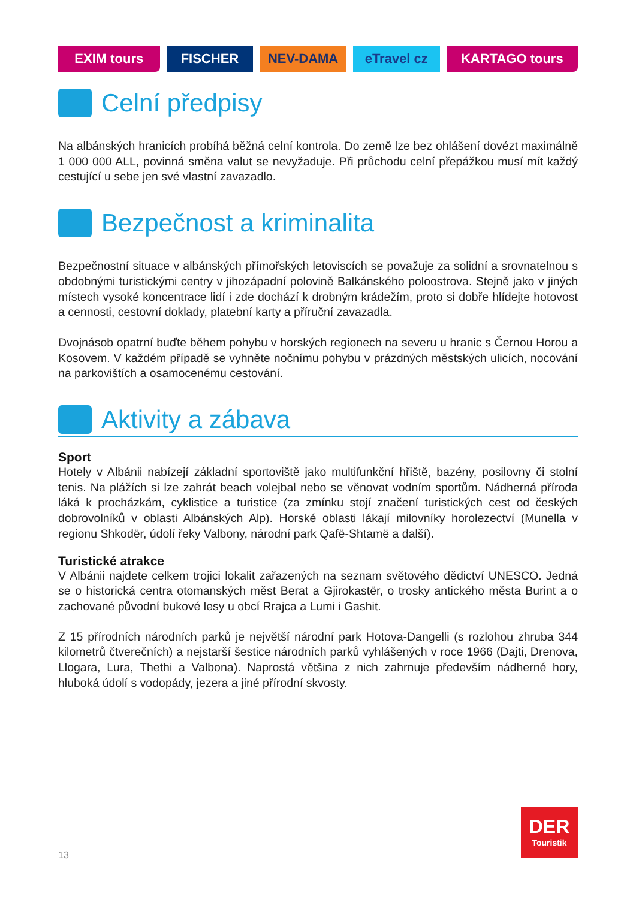EXIM tours FISCHER NEV-DAMA eTravel cz KARTAGO tours
Celní předpisy
Na albánských hranicích probíhá běžná celní kontrola. Do země lze bez ohlášení dovézt maximálně 1 000 000 ALL, povinná směna valut se nevyžaduje. Při průchodu celní přepážkou musí mít každý cestující u sebe jen své vlastní zavazadlo.
Bezpečnost a kriminalita
Bezpečnostní situace v albánských přímořských letoviscích se považuje za solidní a srovnatelnou s obdobnými turistickými centry v jihozápadní polovině Balkánského poloostrova. Stejně jako v jiných místech vysoké koncentrace lidí i zde dochází k drobným krádežím, proto si dobře hlídejte hotovost a cennosti, cestovní doklady, platební karty a příruční zavazadla.
Dvojnásob opatrní buďte během pohybu v horských regionech na severu u hranic s Černou Horou a Kosovem. V každém případě se vyhněte nočnímu pohybu v prázdných městských ulicích, nocování na parkovištích a osamocenému cestování.
Aktivity a zábava
Sport
Hotely v Albánii nabízejí základní sportoviště jako multifunkční hřiště, bazény, posilovny či stolní tenis. Na plážích si lze zahrát beach volejbal nebo se věnovat vodním sportům. Nádherná příroda láká k procházkám, cyklistice a turistice (za zmínku stojí značení turistických cest od českých dobrovolníků v oblasti Albánských Alp). Horské oblasti lákají milovníky horolezectví (Munella v regionu Shkodër, údolí řeky Valbony, národní park Qafë-Shtamë a další).
Turistické atrakce
V Albánii najdete celkem trojici lokalit zařazených na seznam světového dědictví UNESCO. Jedná se o historická centra otomanských měst Berat a Gjirokastër, o trosky antického města Burint a o zachované původní bukové lesy u obcí Rrajca a Lumi i Gashit.
Z 15 přírodních národních parků je největší národní park Hotova-Dangelli (s rozlohou zhruba 344 kilometrů čtverečních) a nejstarší šestice národních parků vyhlášených v roce 1966 (Dajti, Drenova, Llogara, Lura, Thethi a Valbona). Naprostá většina z nich zahrnuje především nádherné hory, hluboká údolí s vodopády, jezera a jiné přírodní skvosty.
13
DER
Touristik